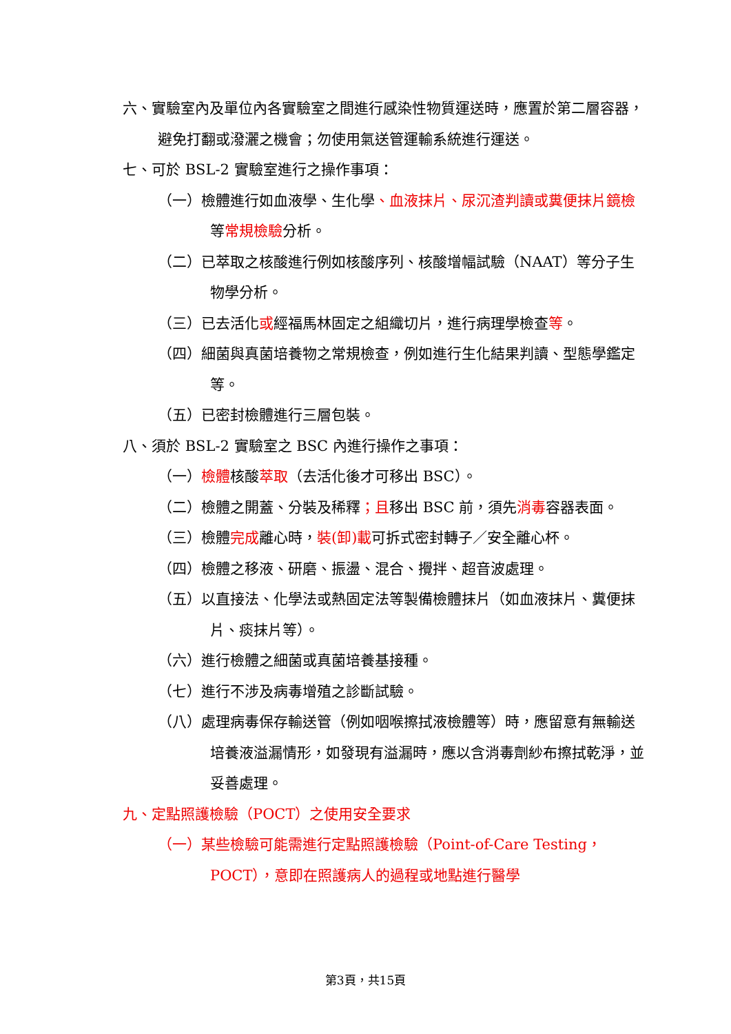六、實驗室內及單位內各實驗室之間進行感染性物質運送時，應置於第二層容器，避免打翻或潑灑之機會；勿使用氣送管運輸系統進行運送。
七、可於 BSL-2 實驗室進行之操作事項：
（一）檢體進行如血液學、生化學、血液抹片、尿沉渣判讀或糞便抹片鏡檢等常規檢驗分析。
（二）已萃取之核酸進行例如核酸序列、核酸增幅試驗（NAAT）等分子生物學分析。
（三）已去活化或經福馬林固定之組織切片，進行病理學檢查等。
（四）細菌與真菌培養物之常規檢查，例如進行生化結果判讀、型態學鑑定等。
（五）已密封檢體進行三層包裝。
八、須於 BSL-2 實驗室之 BSC 內進行操作之事項：
（一）檢體核酸萃取（去活化後才可移出 BSC）。
（二）檢體之開蓋、分裝及稀釋；且移出 BSC 前，須先消毒容器表面。
（三）檢體完成離心時，裝(卸)載可拆式密封轉子／安全離心杯。
（四）檢體之移液、研磨、振盪、混合、攪拌、超音波處理。
（五）以直接法、化學法或熱固定法等製備檢體抹片（如血液抹片、糞便抹片、痰抹片等）。
（六）進行檢體之細菌或真菌培養基接種。
（七）進行不涉及病毒增殖之診斷試驗。
（八）處理病毒保存輸送管（例如咽喉擦拭液檢體等）時，應留意有無輸送培養液溢漏情形，如發現有溢漏時，應以含消毒劑紗布擦拭乾淨，並妥善處理。
九、定點照護檢驗（POCT）之使用安全要求
（一）某些檢驗可能需進行定點照護檢驗（Point-of-Care Testing，POCT），意即在照護病人的過程或地點進行醫學
第3頁，共15頁